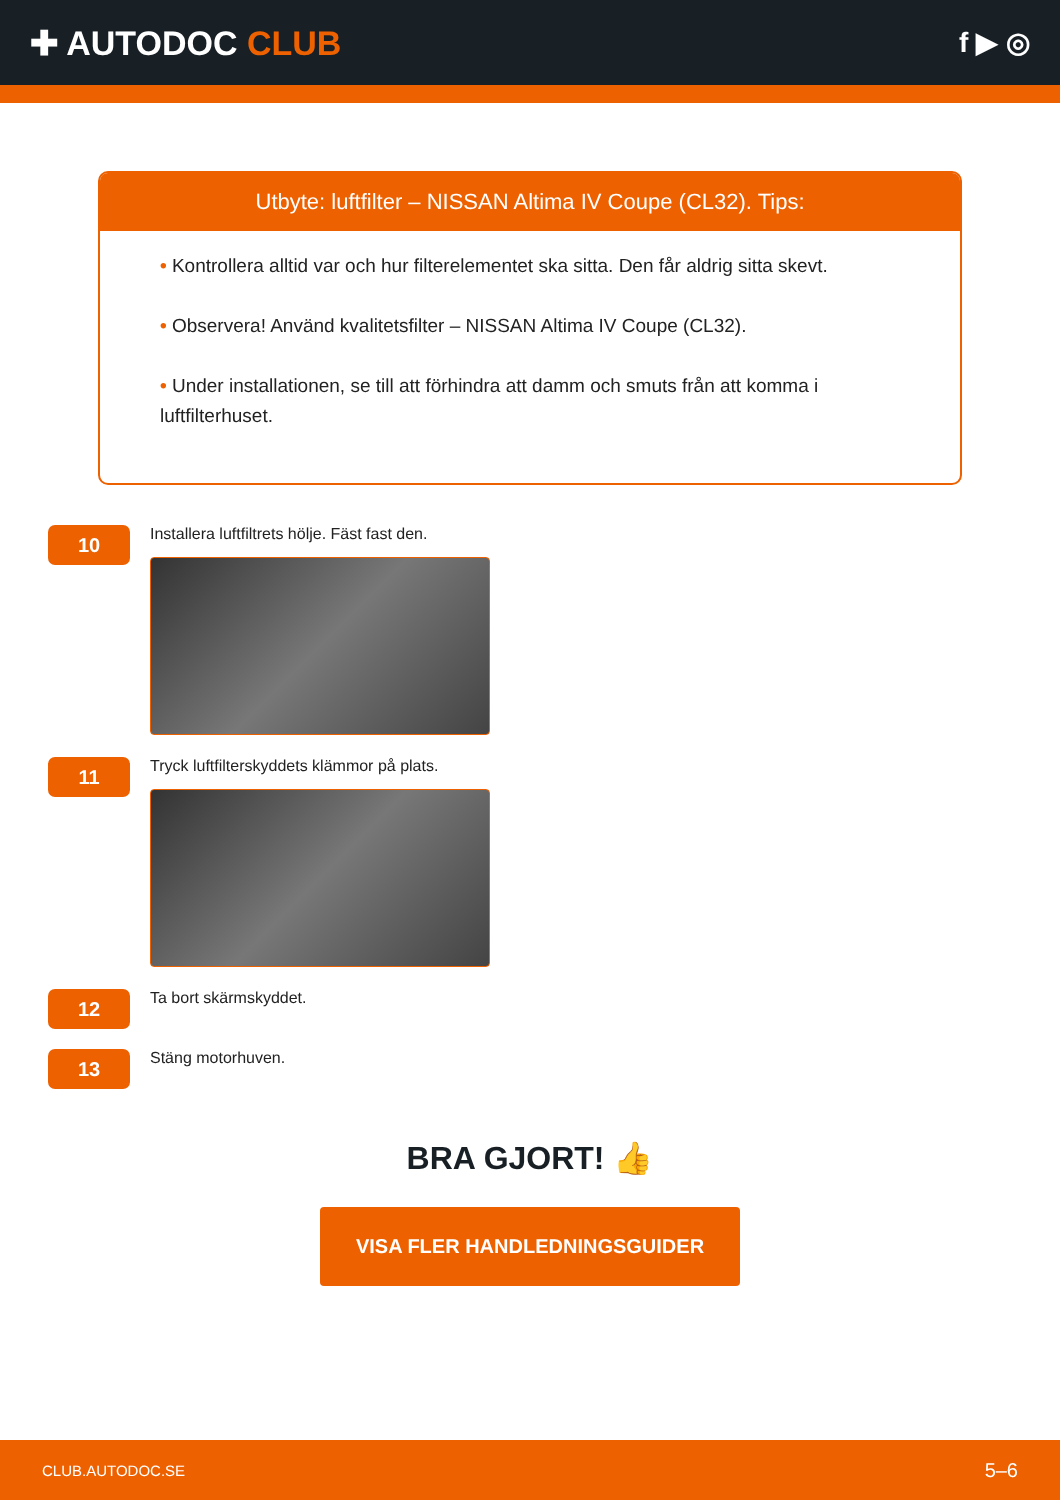✚ AUTODOC CLUB
f ▶ ◎
Utbyte: luftfilter – NISSAN Altima IV Coupe (CL32). Tips:
• Kontrollera alltid var och hur filterelementet ska sitta. Den får aldrig sitta skevt.
• Observera! Använd kvalitetsfilter – NISSAN Altima IV Coupe (CL32).
• Under installationen, se till att förhindra att damm och smuts från att komma i luftfilterhuset.
10
Installera luftfiltrets hölje. Fäst fast den.
11
Tryck luftfilterskyddets klämmor på plats.
12
Ta bort skärmskyddet.
13
Stäng motorhuven.
BRA GJORT! 👍
VISA FLER HANDLEDNINGSGUIDER
CLUB.AUTODOC.SE 5–6